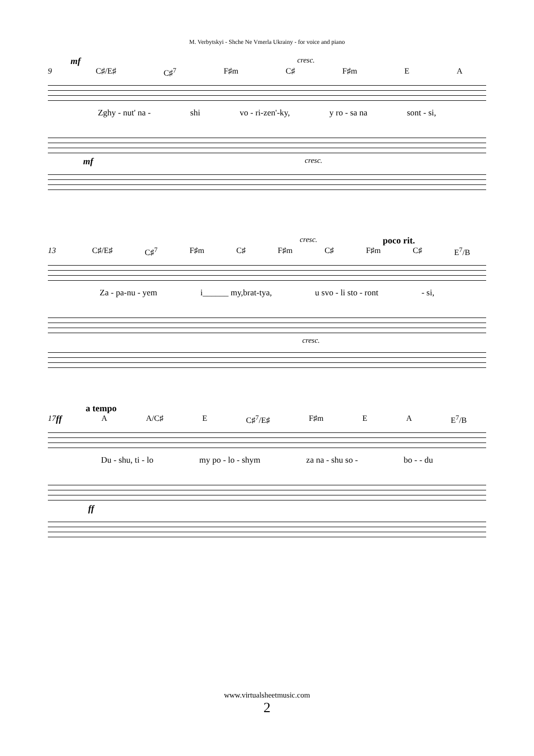M. Verbytskyi - Shche Ne Vmerla Ukrainy - for voice and piano
mf cresc.
9 C♯/E♯ C♯<sup>7</sup> F♯m C♯ F♯m E A
Zghy - nut' na - shi vo - ri-zen'-ky, y ro - sa na sont - si,
mf cresc.
cresc. poco rit.
13 C♯/E♯ C♯<sup>7</sup> F♯m C♯ F♯m C♯ F♯m C♯ E<sup>7</sup>/B
Za - pa-nu - yem i______ my,brat-tya, u svo - li sto - ront - si,
cresc.
a tempo
17 ff A A/C♯ E C♯<sup>7</sup>/E♯ F♯m E A E<sup>7</sup>/B
Du - shu, ti - lo my po - lo - shym za na - shu so - bo - - du
ff
www.virtualsheetmusic.com
2